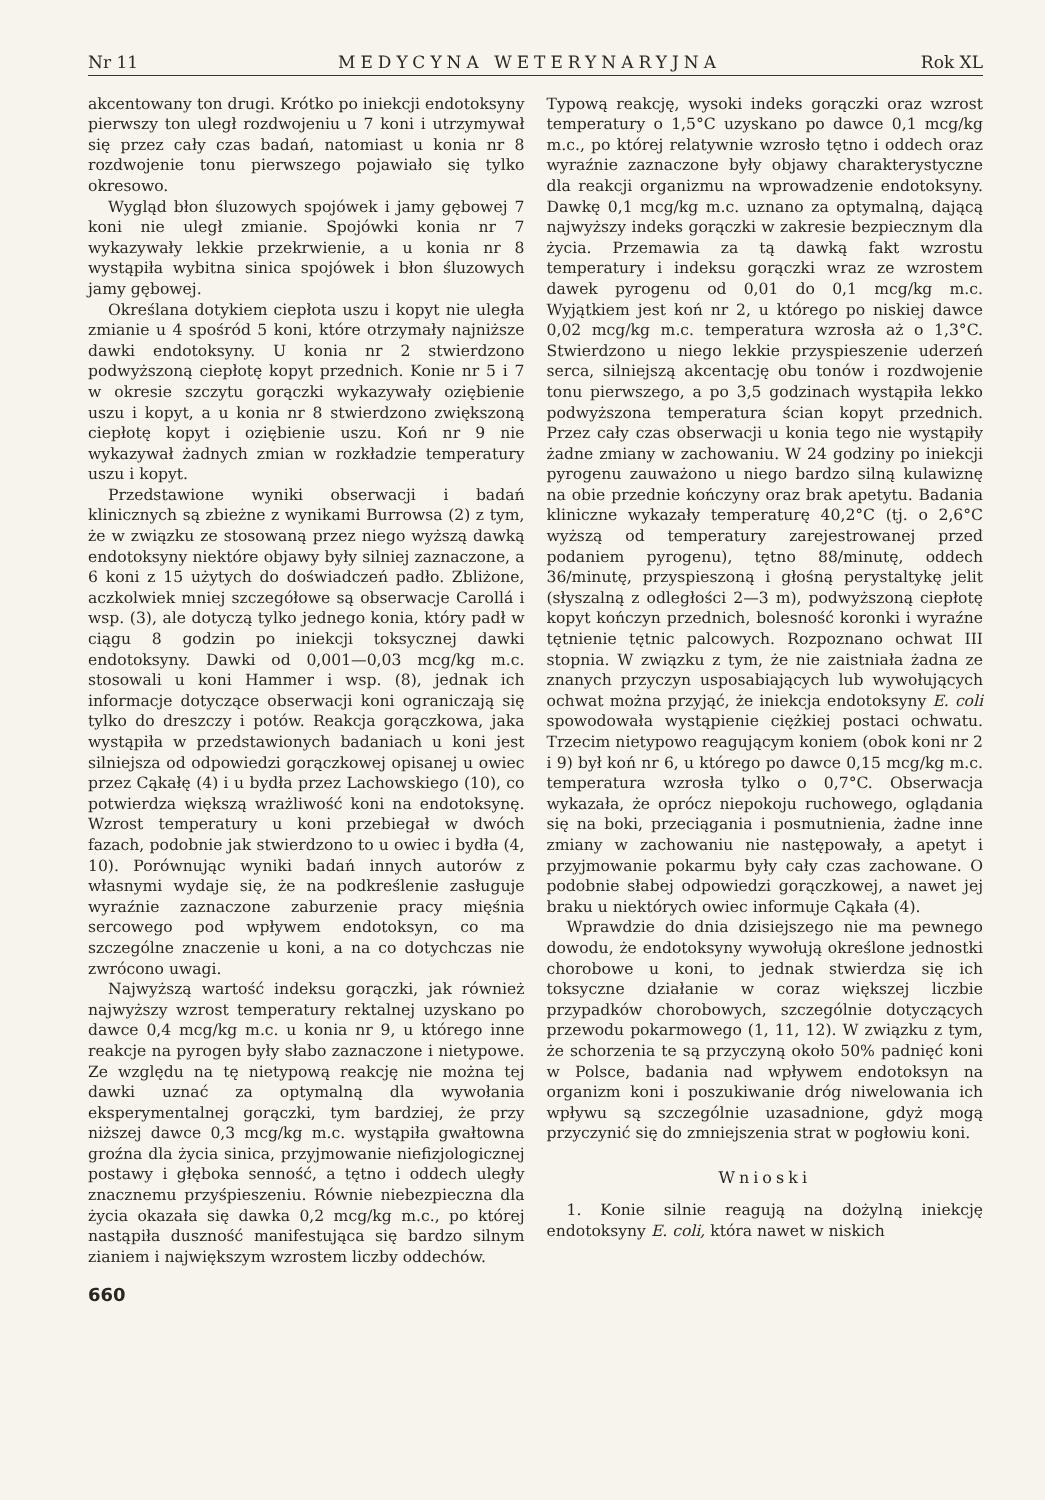Nr 11 MEDYCYNA WETERYNARYJNA Rok XL
akcentowany ton drugi. Krótko po iniekcji endotoksyny pierwszy ton uległ rozdwojeniu u 7 koni i utrzymywał się przez cały czas badań, natomiast u konia nr 8 rozdwojenie tonu pierwszego pojawiało się tylko okresowo.
Wygląd błon śluzowych spojówek i jamy gębowej 7 koni nie uległ zmianie. Spojówki konia nr 7 wykazywały lekkie przekrwienie, a u konia nr 8 wystąpiła wybitna sinica spojówek i błon śluzowych jamy gębowej.
Określana dotykiem ciepłota uszu i kopyt nie uległa zmianie u 4 spośród 5 koni, które otrzymały najniższe dawki endotoksyny. U konia nr 2 stwierdzono podwyższoną ciepłotę kopyt przednich. Konie nr 5 i 7 w okresie szczytu gorączki wykazywały oziębienie uszu i kopyt, a u konia nr 8 stwierdzono zwiększoną ciepłotę kopyt i oziębienie uszu. Koń nr 9 nie wykazywał żadnych zmian w rozkładzie temperatury uszu i kopyt.
Przedstawione wyniki obserwacji i badań klinicznych są zbieżne z wynikami Burrowsa (2) z tym, że w związku ze stosowaną przez niego wyższą dawką endotoksyny niektóre objawy były silniej zaznaczone, a 6 koni z 15 użytych do doświadczeń padło. Zbliżone, aczkolwiek mniej szczegółowe są obserwacje Carollá i wsp. (3), ale dotyczą tylko jednego konia, który padł w ciągu 8 godzin po iniekcji toksycznej dawki endotoksyny. Dawki od 0,001—0,03 mcg/kg m.c. stosowali u koni Hammer i wsp. (8), jednak ich informacje dotyczące obserwacji koni ograniczają się tylko do dreszczy i potów. Reakcja gorączkowa, jaka wystąpiła w przedstawionych badaniach u koni jest silniejsza od odpowiedzi gorączkowej opisanej u owiec przez Cąkałę (4) i u bydła przez Lachowskiego (10), co potwierdza większą wrażliwość koni na endotoksynę. Wzrost temperatury u koni przebiegał w dwóch fazach, podobnie jak stwierdzono to u owiec i bydła (4, 10). Porównując wyniki badań innych autorów z własnymi wydaje się, że na podkreślenie zasługuje wyraźnie zaznaczone zaburzenie pracy mięśnia sercowego pod wpływem endotoksyn, co ma szczególne znaczenie u koni, a na co dotychczas nie zwrócono uwagi.
Najwyższą wartość indeksu gorączki, jak również najwyższy wzrost temperatury rektalnej uzyskano po dawce 0,4 mcg/kg m.c. u konia nr 9, u którego inne reakcje na pyrogen były słabo zaznaczone i nietypowe. Ze względu na tę nietypową reakcję nie można tej dawki uznać za optymalną dla wywołania eksperymentalnej gorączki, tym bardziej, że przy niższej dawce 0,3 mcg/kg m.c. wystąpiła gwałtowna groźna dla życia sinica, przyjmowanie niefizjologicznej postawy i głęboka senność, a tętno i oddech uległy znacznemu przyśpieszeniu. Równie niebezpieczna dla życia okazała się dawka 0,2 mcg/kg m.c., po której nastąpiła duszność manifestująca się bardzo silnym zianiem i największym wzrostem liczby oddechów.
660
Typową reakcję, wysoki indeks gorączki oraz wzrost temperatury o 1,5°C uzyskano po dawce 0,1 mcg/kg m.c., po której relatywnie wzrosło tętno i oddech oraz wyraźnie zaznaczone były objawy charakterystyczne dla reakcji organizmu na wprowadzenie endotoksyny. Dawkę 0,1 mcg/kg m.c. uznano za optymalną, dającą najwyższy indeks gorączki w zakresie bezpiecznym dla życia. Przemawia za tą dawką fakt wzrostu temperatury i indeksu gorączki wraz ze wzrostem dawek pyrogenu od 0,01 do 0,1 mcg/kg m.c. Wyjątkiem jest koń nr 2, u którego po niskiej dawce 0,02 mcg/kg m.c. temperatura wzrosła aż o 1,3°C. Stwierdzono u niego lekkie przyspieszenie uderzeń serca, silniejszą akcentację obu tonów i rozdwojenie tonu pierwszego, a po 3,5 godzinach wystąpiła lekko podwyższona temperatura ścian kopyt przednich. Przez cały czas obserwacji u konia tego nie wystąpiły żadne zmiany w zachowaniu. W 24 godziny po iniekcji pyrogenu zauważono u niego bardzo silną kulawiznę na obie przednie kończyny oraz brak apetytu. Badania kliniczne wykazały temperaturę 40,2°C (tj. o 2,6°C wyższą od temperatury zarejestrowanej przed podaniem pyrogenu), tętno 88/minutę, oddech 36/minutę, przyspieszoną i głośną perystaltykę jelit (słyszalną z odległości 2—3 m), podwyższoną ciepłotę kopyt kończyn przednich, bolesność koronki i wyraźne tętnienie tętnic palcowych. Rozpoznano ochwat III stopnia. W związku z tym, że nie zaistniała żadna ze znanych przyczyn usposabiających lub wywołujących ochwat można przyjąć, że iniekcja endotoksyny E. coli spowodowała wystąpienie ciężkiej postaci ochwatu. Trzecim nietypowo reagującym koniem (obok koni nr 2 i 9) był koń nr 6, u którego po dawce 0,15 mcg/kg m.c. temperatura wzrosła tylko o 0,7°C. Obserwacja wykazała, że oprócz niepokoju ruchowego, oglądania się na boki, przeciągania i posmutnienia, żadne inne zmiany w zachowaniu nie następowały, a apetyt i przyjmowanie pokarmu były cały czas zachowane. O podobnie słabej odpowiedzi gorączkowej, a nawet jej braku u niektórych owiec informuje Cąkała (4).
Wprawdzie do dnia dzisiejszego nie ma pewnego dowodu, że endotoksyny wywołują określone jednostki chorobowe u koni, to jednak stwierdza się ich toksyczne działanie w coraz większej liczbie przypadków chorobowych, szczególnie dotyczących przewodu pokarmowego (1, 11, 12). W związku z tym, że schorzenia te są przyczyną około 50% padnięć koni w Polsce, badania nad wpływem endotoksyn na organizm koni i poszukiwanie dróg niwelowania ich wpływu są szczególnie uzasadnione, gdyż mogą przyczynić się do zmniejszenia strat w pogłowiu koni.
Wnioski
1. Konie silnie reagują na dożylną iniekcję endotoksyny E. coli, która nawet w niskich